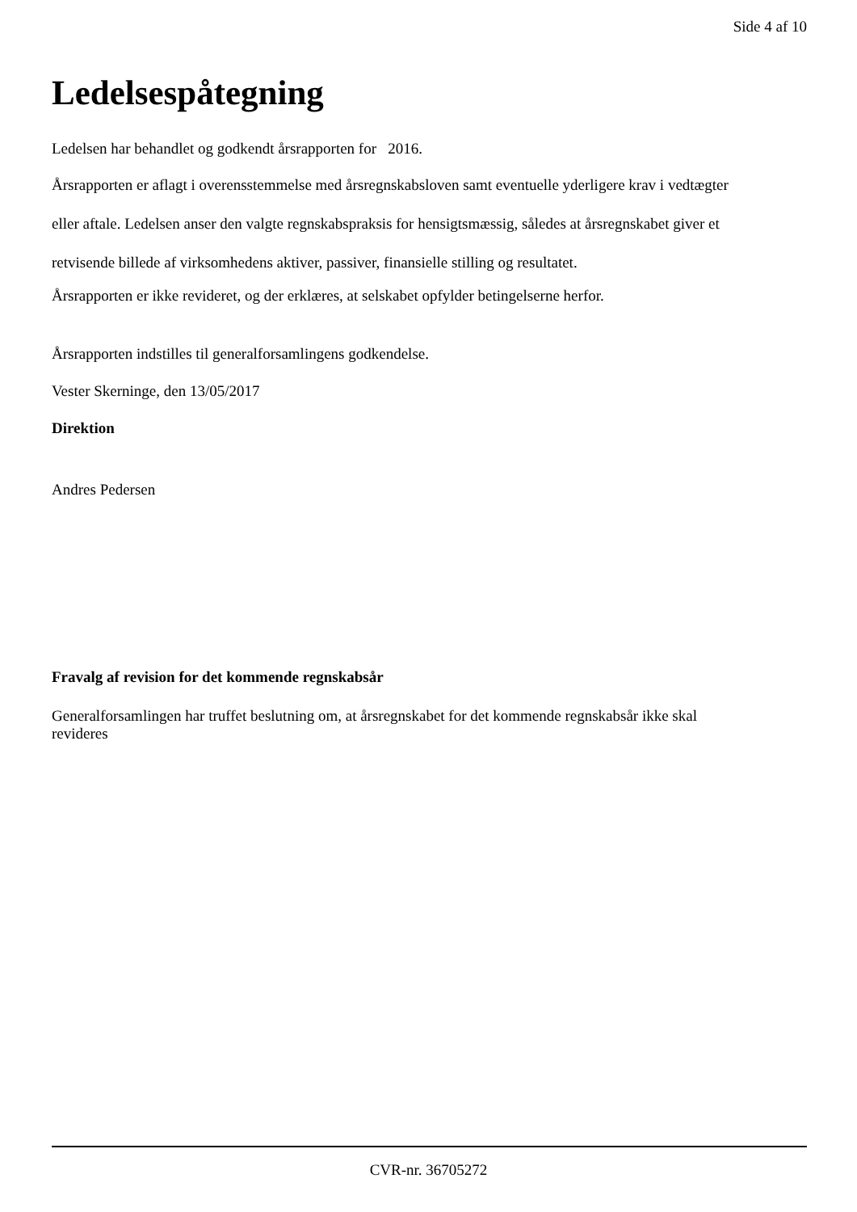Side 4 af 10
Ledelsespåtegning
Ledelsen har behandlet og godkendt årsrapporten for 2016.
Årsrapporten er aflagt i overensstemmelse med årsregnskabsloven samt eventuelle yderligere krav i vedtægter eller aftale. Ledelsen anser den valgte regnskabspraksis for hensigtsmæssig, således at årsregnskabet giver et retvisende billede af virksomhedens aktiver, passiver, finansielle stilling og resultatet.
Årsrapporten er ikke revideret, og der erklæres, at selskabet opfylder betingelserne herfor.
Årsrapporten indstilles til generalforsamlingens godkendelse.
Vester Skerninge, den 13/05/2017
Direktion
Andres Pedersen
Fravalg af revision for det kommende regnskabsår
Generalforsamlingen har truffet beslutning om, at årsregnskabet for det kommende regnskabsår ikke skal revideres
CVR-nr. 36705272